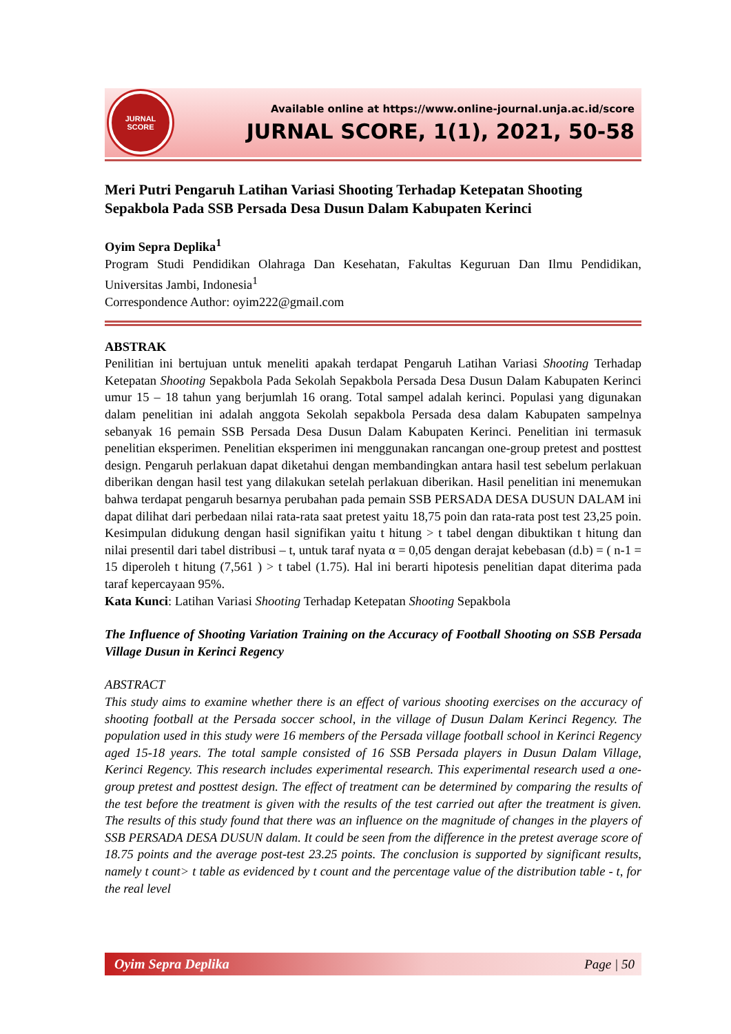JURNAL
SCORE
Available online at https://www.online-journal.unja.ac.id/score
JURNAL SCORE, 1(1), 2021, 50-58
Meri Putri Pengaruh Latihan Variasi Shooting Terhadap Ketepatan Shooting Sepakbola Pada SSB Persada Desa Dusun Dalam Kabupaten Kerinci
Oyim Sepra Deplika<sup>1</sup>
Program Studi Pendidikan Olahraga Dan Kesehatan, Fakultas Keguruan Dan Ilmu Pendidikan, Universitas Jambi, Indonesia<sup>1</sup>
Correspondence Author: oyim222@gmail.com
ABSTRAK
Penilitian ini bertujuan untuk meneliti apakah terdapat Pengaruh Latihan Variasi Shooting Terhadap Ketepatan Shooting Sepakbola Pada Sekolah Sepakbola Persada Desa Dusun Dalam Kabupaten Kerinci umur 15 – 18 tahun yang berjumlah 16 orang. Total sampel adalah kerinci. Populasi yang digunakan dalam penelitian ini adalah anggota Sekolah sepakbola Persada desa dalam Kabupaten sampelnya sebanyak 16 pemain SSB Persada Desa Dusun Dalam Kabupaten Kerinci. Penelitian ini termasuk penelitian eksperimen. Penelitian eksperimen ini menggunakan rancangan one-group pretest and posttest design. Pengaruh perlakuan dapat diketahui dengan membandingkan antara hasil test sebelum perlakuan diberikan dengan hasil test yang dilakukan setelah perlakuan diberikan. Hasil penelitian ini menemukan bahwa terdapat pengaruh besarnya perubahan pada pemain SSB PERSADA DESA DUSUN DALAM ini dapat dilihat dari perbedaan nilai rata-rata saat pretest yaitu 18,75 poin dan rata-rata post test 23,25 poin. Kesimpulan didukung dengan hasil signifikan yaitu t hitung > t tabel dengan dibuktikan t hitung dan nilai presentil dari tabel distribusi – t, untuk taraf nyata α = 0,05 dengan derajat kebebasan (d.b) = ( n-1 = 15 diperoleh t hitung (7,561 ) > t tabel (1.75). Hal ini berarti hipotesis penelitian dapat diterima pada taraf kepercayaan 95%.
Kata Kunci: Latihan Variasi Shooting Terhadap Ketepatan Shooting Sepakbola
The Influence of Shooting Variation Training on the Accuracy of Football Shooting on SSB Persada Village Dusun in Kerinci Regency
ABSTRACT
This study aims to examine whether there is an effect of various shooting exercises on the accuracy of shooting football at the Persada soccer school, in the village of Dusun Dalam Kerinci Regency. The population used in this study were 16 members of the Persada village football school in Kerinci Regency aged 15-18 years. The total sample consisted of 16 SSB Persada players in Dusun Dalam Village, Kerinci Regency. This research includes experimental research. This experimental research used a one-group pretest and posttest design. The effect of treatment can be determined by comparing the results of the test before the treatment is given with the results of the test carried out after the treatment is given. The results of this study found that there was an influence on the magnitude of changes in the players of SSB PERSADA DESA DUSUN dalam. It could be seen from the difference in the pretest average score of 18.75 points and the average post-test 23.25 points. The conclusion is supported by significant results, namely t count> t table as evidenced by t count and the percentage value of the distribution table - t, for the real level
Oyim Sepra Deplika Page | 50